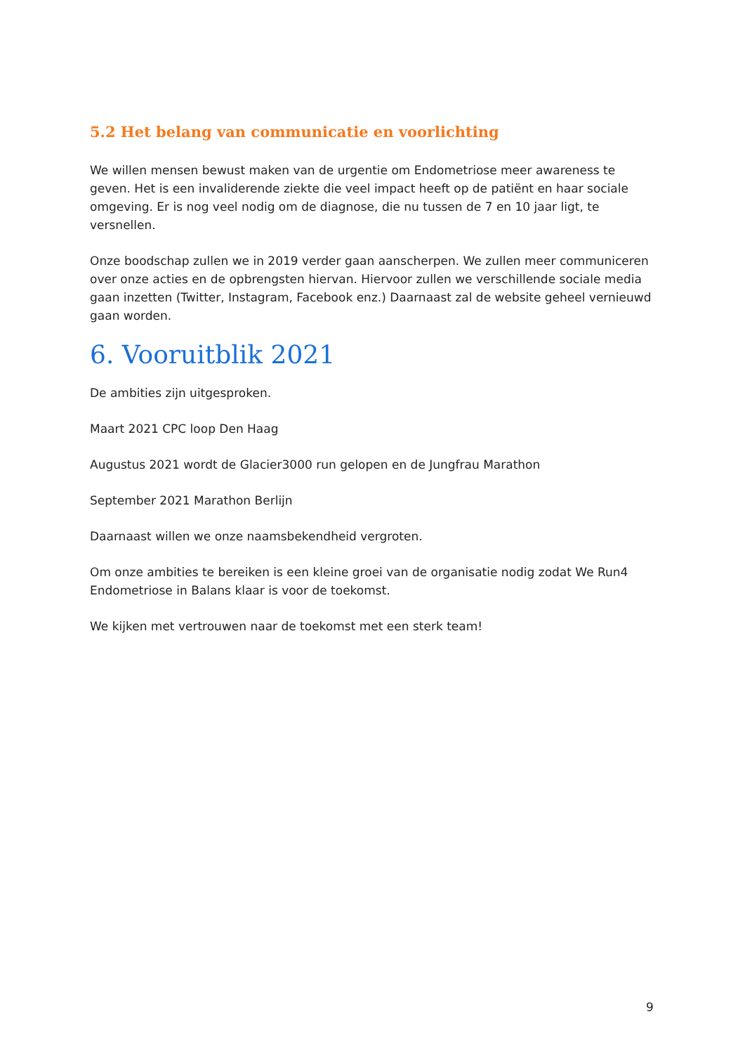5.2 Het belang van communicatie en voorlichting
We willen mensen bewust maken van de urgentie om Endometriose meer awareness te geven. Het is een invaliderende ziekte die veel impact heeft op de patiënt en haar sociale omgeving. Er is nog veel nodig om de diagnose, die nu tussen de 7 en 10 jaar ligt, te versnellen.
Onze boodschap zullen we in 2019 verder gaan aanscherpen. We zullen meer communiceren over onze acties en de opbrengsten hiervan. Hiervoor zullen we verschillende sociale media gaan inzetten (Twitter, Instagram, Facebook enz.) Daarnaast zal de website geheel vernieuwd gaan worden.
6. Vooruitblik 2021
De ambities zijn uitgesproken.
Maart 2021 CPC loop Den Haag
Augustus 2021 wordt de Glacier3000 run gelopen en de Jungfrau Marathon
September 2021 Marathon Berlijn
Daarnaast willen we onze naamsbekendheid vergroten.
Om onze ambities te bereiken is een kleine groei van de organisatie nodig zodat We Run4 Endometriose in Balans klaar is voor de toekomst.
We kijken met vertrouwen naar de toekomst met een sterk team!
9